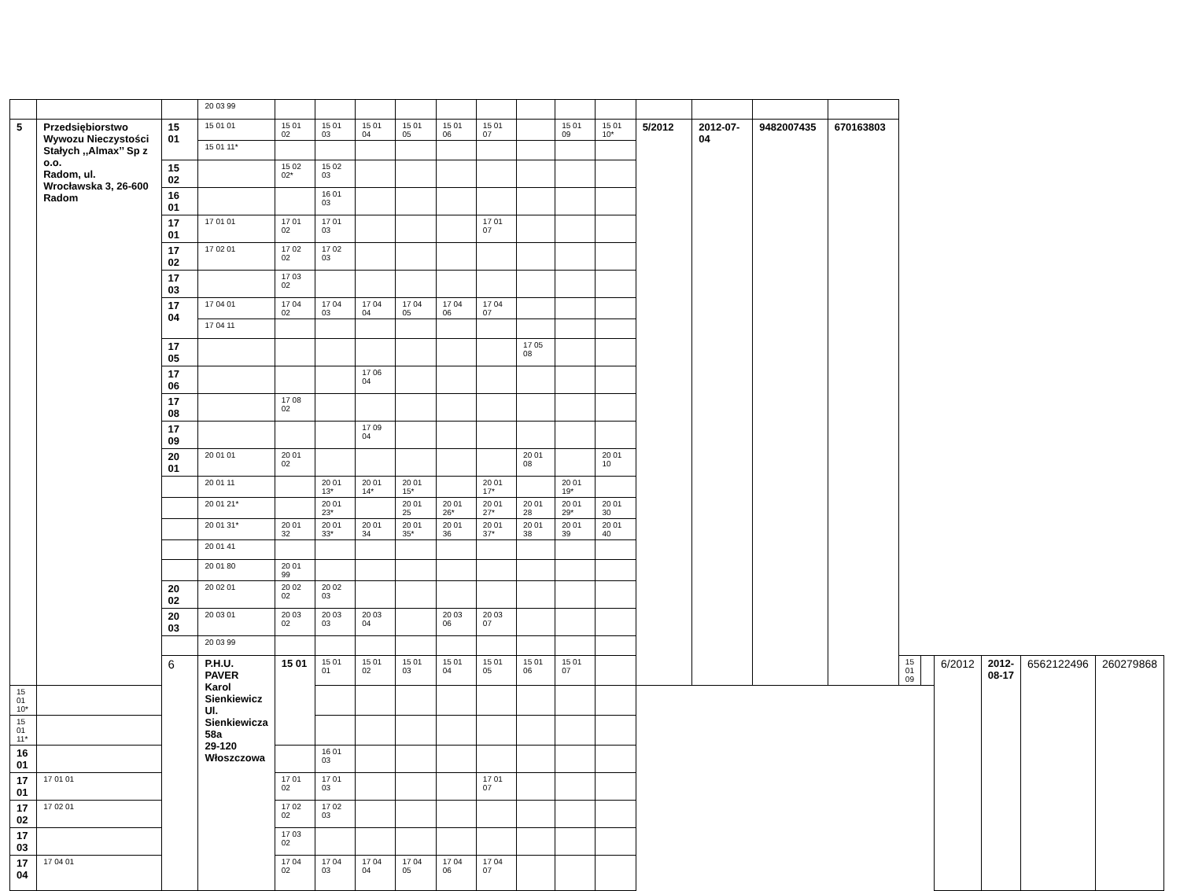| | | | 20 03 99 | | | | | | | | | | | | | | | | | | | |
| 5 | Przedsiębiorstwo Wywozu Nieczystości Stałych ,,Almax’’ Sp z o.o. Radom, ul. Wrocławska 3, 26-600 Radom | 15 01 | 15 01 01 | 15 01 02 | 15 01 03 | 15 01 04 | 15 01 05 | 15 01 06 | 15 01 07 | | 15 01 09 | 15 01 10* | 5/2012 | 2012-07-04 | 9482007435 | 670163803 | | | | | | |
| | | | 15 01 11* | | | | | | | | | | | | | | | | | | | |
| | | 15 02 | | 15 02 02* | 15 02 03 | | | | | | | | | | | | | | | | | |
| | | 16 01 | | | 16 01 03 | | | | | | | | | | | | | | | | | |
| | | 17 01 | 17 01 01 | 17 01 02 | 17 01 03 | | | | 17 01 07 | | | | | | | | | | | | | |
| | | 17 02 | 17 02 01 | 17 02 02 | 17 02 03 | | | | | | | | | | | | | | | | | |
| | | 17 03 | | 17 03 02 | | | | | | | | | | | | | | | | | | |
| | | 17 04 | 17 04 01 | 17 04 02 | 17 04 03 | 17 04 04 | 17 04 05 | 17 04 06 | 17 04 07 | | | | | | | | | | | | | |
| | | | 17 04 11 | | | | | | | | | | | | | | | | | | | |
| | | 17 05 | | | | | | | | 17 05 08 | | | | | | | | | | | | |
| | | 17 06 | | | | 17 06 04 | | | | | | | | | | | | | | | | |
| | | 17 08 | | 17 08 02 | | | | | | | | | | | | | | | | | | |
| | | 17 09 | | | | 17 09 04 | | | | | | | | | | | | | | | | |
| | | 20 01 | 20 01 01 | 20 01 02 | | | | | | 20 01 08 | | 20 01 10 | | | | | | | | | | |
| | | | 20 01 11 | | 20 01 13* | 20 01 14* | 20 01 15* | | 20 01 17* | | 20 01 19* | | | | | | | | | | | |
| | | | 20 01 21* | | 20 01 23* | | 20 01 25 | 20 01 26* | 20 01 27* | 20 01 28 | 20 01 29* | 20 01 30 | | | | | | | | | | |
| | | | 20 01 31* | 20 01 32 | 20 01 33* | 20 01 34 | 20 01 35* | 20 01 36 | 20 01 37* | 20 01 38 | 20 01 39 | 20 01 40 | | | | | | | | | | |
| | | | 20 01 41 | | | | | | | | | | | | | | | | | | | |
| | | | 20 01 80 | 20 01 99 | | | | | | | | | | | | | | | | | | |
| | | 20 02 | 20 02 01 | 20 02 02 | 20 02 03 | | | | | | | | | | | | | | | | | |
| | | 20 03 | 20 03 01 | 20 03 02 | 20 03 03 | 20 03 04 | | 20 03 06 | 20 03 07 | | | | | | | | | | | | | |
| | | | 20 03 99 | | | | | | | | | | | | | | | | | | | |
| | | 6 | P.H.U. PAVER Karol Sienkiewicz Ul. Sienkiewicza 58a 29-120 Włoszczowa | 15 01 | 15 01 01 | 15 01 02 | 15 01 03 | 15 01 04 | 15 01 05 | 15 01 06 | 15 01 07 | | | | | | 15 01 09 | | 6/2012 | 2012-08-17 | 6562122496 | 260279868 |
| 15 01 10* | | | | | | | | | | | | | | | | | | | | | | |
| 15 01 11* | | | | | | | | | | | | | | | | | | | | | | |
| 16 01 | | | | | 16 01 03 | | | | | | | | | | | | | | | | | |
| 17 01 | 17 01 01 | | | 17 01 02 | 17 01 03 | | | | 17 01 07 | | | | | | | | | | | | | |
| 17 02 | 17 02 01 | | | 17 02 02 | 17 02 03 | | | | | | | | | | | | | | | | | |
| 17 03 | | | | 17 03 02 | | | | | | | | | | | | | | | | | | |
| 17 04 | 17 04 01 | | | 17 04 02 | 17 04 03 | 17 04 04 | 17 04 05 | 17 04 06 | 17 04 07 | | | | | | | | | | | | | |